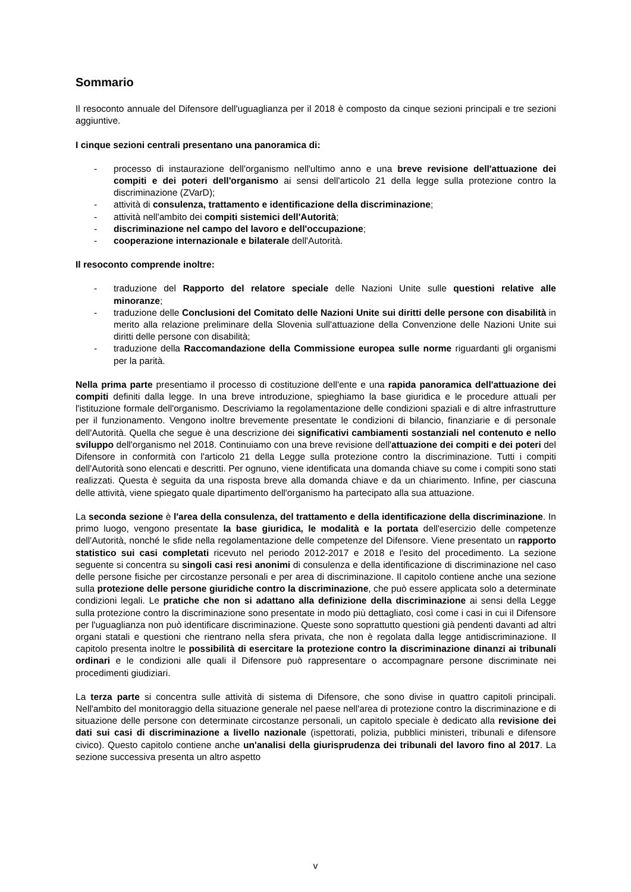Sommario
Il resoconto annuale del Difensore dell'uguaglianza per il 2018 è composto da cinque sezioni principali e tre sezioni aggiuntive.
I cinque sezioni centrali presentano una panoramica di:
- processo di instaurazione dell'organismo nell'ultimo anno e una breve revisione dell'attuazione dei compiti e dei poteri dell'organismo ai sensi dell'articolo 21 della legge sulla protezione contro la discriminazione (ZVarD);
- attività di consulenza, trattamento e identificazione della discriminazione;
- attività nell'ambito dei compiti sistemici dell'Autorità;
- discriminazione nel campo del lavoro e dell'occupazione;
- cooperazione internazionale e bilaterale dell'Autorità.
Il resoconto comprende inoltre:
- traduzione del Rapporto del relatore speciale delle Nazioni Unite sulle questioni relative alle minoranze;
- traduzione delle Conclusioni del Comitato delle Nazioni Unite sui diritti delle persone con disabilità in merito alla relazione preliminare della Slovenia sull'attuazione della Convenzione delle Nazioni Unite sui diritti delle persone con disabilità;
- traduzione della Raccomandazione della Commissione europea sulle norme riguardanti gli organismi per la parità.
Nella prima parte presentiamo il processo di costituzione dell'ente e una rapida panoramica dell'attuazione dei compiti definiti dalla legge. In una breve introduzione, spieghiamo la base giuridica e le procedure attuali per l'istituzione formale dell'organismo. Descriviamo la regolamentazione delle condizioni spaziali e di altre infrastrutture per il funzionamento. Vengono inoltre brevemente presentate le condizioni di bilancio, finanziarie e di personale dell'Autorità. Quella che segue è una descrizione dei significativi cambiamenti sostanziali nel contenuto e nello sviluppo dell'organismo nel 2018. Continuiamo con una breve revisione dell'attuazione dei compiti e dei poteri del Difensore in conformità con l'articolo 21 della Legge sulla protezione contro la discriminazione. Tutti i compiti dell'Autorità sono elencati e descritti. Per ognuno, viene identificata una domanda chiave su come i compiti sono stati realizzati. Questa è seguita da una risposta breve alla domanda chiave e da un chiarimento. Infine, per ciascuna delle attività, viene spiegato quale dipartimento dell'organismo ha partecipato alla sua attuazione.
La seconda sezione è l'area della consulenza, del trattamento e della identificazione della discriminazione. In primo luogo, vengono presentate la base giuridica, le modalità e la portata dell'esercizio delle competenze dell'Autorità, nonché le sfide nella regolamentazione delle competenze del Difensore. Viene presentato un rapporto statistico sui casi completati ricevuto nel periodo 2012-2017 e 2018 e l'esito del procedimento. La sezione seguente si concentra su singoli casi resi anonimi di consulenza e della identificazione di discriminazione nel caso delle persone fisiche per circostanze personali e per area di discriminazione. Il capitolo contiene anche una sezione sulla protezione delle persone giuridiche contro la discriminazione, che può essere applicata solo a determinate condizioni legali. Le pratiche che non si adattano alla definizione della discriminazione ai sensi della Legge sulla protezione contro la discriminazione sono presentate in modo più dettagliato, così come i casi in cui il Difensore per l'uguaglianza non può identificare discriminazione. Queste sono soprattutto questioni già pendenti davanti ad altri organi statali e questioni che rientrano nella sfera privata, che non è regolata dalla legge antidiscriminazione. Il capitolo presenta inoltre le possibilità di esercitare la protezione contro la discriminazione dinanzi ai tribunali ordinari e le condizioni alle quali il Difensore può rappresentare o accompagnare persone discriminate nei procedimenti giudiziari.
La terza parte si concentra sulle attività di sistema di Difensore, che sono divise in quattro capitoli principali. Nell'ambito del monitoraggio della situazione generale nel paese nell'area di protezione contro la discriminazione e di situazione delle persone con determinate circostanze personali, un capitolo speciale è dedicato alla revisione dei dati sui casi di discriminazione a livello nazionale (ispettorati, polizia, pubblici ministeri, tribunali e difensore civico). Questo capitolo contiene anche un'analisi della giurisprudenza dei tribunali del lavoro fino al 2017. La sezione successiva presenta un altro aspetto
v